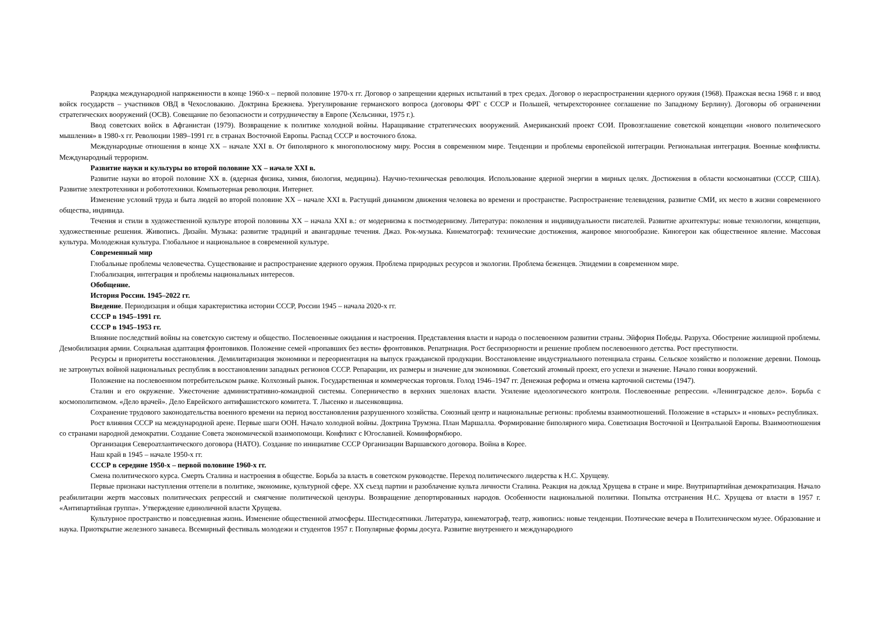Разрядка международной напряженности в конце 1960-х – первой половине 1970-х гг. Договор о запрещении ядерных испытаний в трех средах. Договор о нераспространении ядерного оружия (1968). Пражская весна 1968 г. и ввод войск государств – участников ОВД в Чехословакию. Доктрина Брежнева. Урегулирование германского вопроса (договоры ФРГ с СССР и Польшей, четырехстороннее соглашение по Западному Берлину). Договоры об ограничении стратегических вооружений (ОСВ). Совещание по безопасности и сотрудничеству в Европе (Хельсинки, 1975 г.).
Ввод советских войск в Афганистан (1979). Возвращение к политике холодной войны. Наращивание стратегических вооружений. Американский проект СОИ. Провозглашение советской концепции «нового политического мышления» в 1980-х гг. Революции 1989–1991 гг. в странах Восточной Европы. Распад СССР и восточного блока.
Международные отношения в конце XX – начале XXI в. От биполярного к многополюсному миру. Россия в современном мире. Тенденции и проблемы европейской интеграции. Региональная интеграция. Военные конфликты. Международный терроризм.
Развитие науки и культуры во второй половине XX – начале XXI в.
Развитие науки во второй половине XX в. (ядерная физика, химия, биология, медицина). Научно-техническая революция. Использование ядерной энергии в мирных целях. Достижения в области космонавтики (СССР, США). Развитие электротехники и робототехники. Компьютерная революция. Интернет.
Изменение условий труда и быта людей во второй половине XX – начале XXI в. Растущий динамизм движения человека во времени и пространстве. Распространение телевидения, развитие СМИ, их место в жизни современного общества, индивида.
Течения и стили в художественной культуре второй половины XX – начала XXI в.: от модернизма к постмодернизму. Литература: поколения и индивидуальности писателей. Развитие архитектуры: новые технологии, концепции, художественные решения. Живопись. Дизайн. Музыка: развитие традиций и авангардные течения. Джаз. Рок-музыка. Кинематограф: технические достижения, жанровое многообразие. Киногерои как общественное явление. Массовая культура. Молодежная культура. Глобальное и национальное в современной культуре.
Современный мир
Глобальные проблемы человечества. Существование и распространение ядерного оружия. Проблема природных ресурсов и экологии. Проблема беженцев. Эпидемии в современном мире.
Глобализация, интеграция и проблемы национальных интересов.
Обобщение.
История России. 1945–2022 гг.
Введение. Периодизация и общая характеристика истории СССР, России 1945 – начала 2020-х гг.
СССР в 1945–1991 гг.
СССР в 1945–1953 гг.
Влияние последствий войны на советскую систему и общество. Послевоенные ожидания и настроения. Представления власти и народа о послевоенном развитии страны. Эйфория Победы. Разруха. Обострение жилищной проблемы. Демобилизация армии. Социальная адаптация фронтовиков. Положение семей «пропавших без вести» фронтовиков. Репатриация. Рост беспризорности и решение проблем послевоенного детства. Рост преступности.
Ресурсы и приоритеты восстановления. Демилитаризация экономики и переориентация на выпуск гражданской продукции. Восстановление индустриального потенциала страны. Сельское хозяйство и положение деревни. Помощь не затронутых войной национальных республик в восстановлении западных регионов СССР. Репарации, их размеры и значение для экономики. Советский атомный проект, его успехи и значение. Начало гонки вооружений.
Положение на послевоенном потребительском рынке. Колхозный рынок. Государственная и коммерческая торговля. Голод 1946–1947 гг. Денежная реформа и отмена карточной системы (1947).
Сталин и его окружение. Ужесточение административно-командной системы. Соперничество в верхних эшелонах власти. Усиление идеологического контроля. Послевоенные репрессии. «Ленинградское дело». Борьба с космополитизмом. «Дело врачей». Дело Еврейского антифашистского комитета. Т. Лысенко и лысенковщина.
Сохранение трудового законодательства военного времени на период восстановления разрушенного хозяйства. Союзный центр и национальные регионы: проблемы взаимоотношений. Положение в «старых» и «новых» республиках.
Рост влияния СССР на международной арене. Первые шаги ООН. Начало холодной войны. Доктрина Трумэна. План Маршалла. Формирование биполярного мира. Советизация Восточной и Центральной Европы. Взаимоотношения со странами народной демократии. Создание Совета экономической взаимопомощи. Конфликт с Югославией. Коминформбюро.
Организация Североатлантического договора (НАТО). Создание по инициативе СССР Организации Варшавского договора. Война в Корее.
Наш край в 1945 – начале 1950-х гг.
СССР в середине 1950-х – первой половине 1960-х гг.
Смена политического курса. Смерть Сталина и настроения в обществе. Борьба за власть в советском руководстве. Переход политического лидерства к Н.С. Хрущеву.
Первые признаки наступления оттепели в политике, экономике, культурной сфере. XX съезд партии и разоблачение культа личности Сталина. Реакция на доклад Хрущева в стране и мире. Внутрипартийная демократизация. Начало реабилитации жертв массовых политических репрессий и смягчение политической цензуры. Возвращение депортированных народов. Особенности национальной политики. Попытка отстранения Н.С. Хрущева от власти в 1957 г. «Антипартийная группа». Утверждение единоличной власти Хрущева.
Культурное пространство и повседневная жизнь. Изменение общественной атмосферы. Шестидесятники. Литература, кинематограф, театр, живопись: новые тенденции. Поэтические вечера в Политехническом музее. Образование и наука. Приоткрытие железного занавеса. Всемирный фестиваль молодежи и студентов 1957 г. Популярные формы досуга. Развитие внутреннего и международного